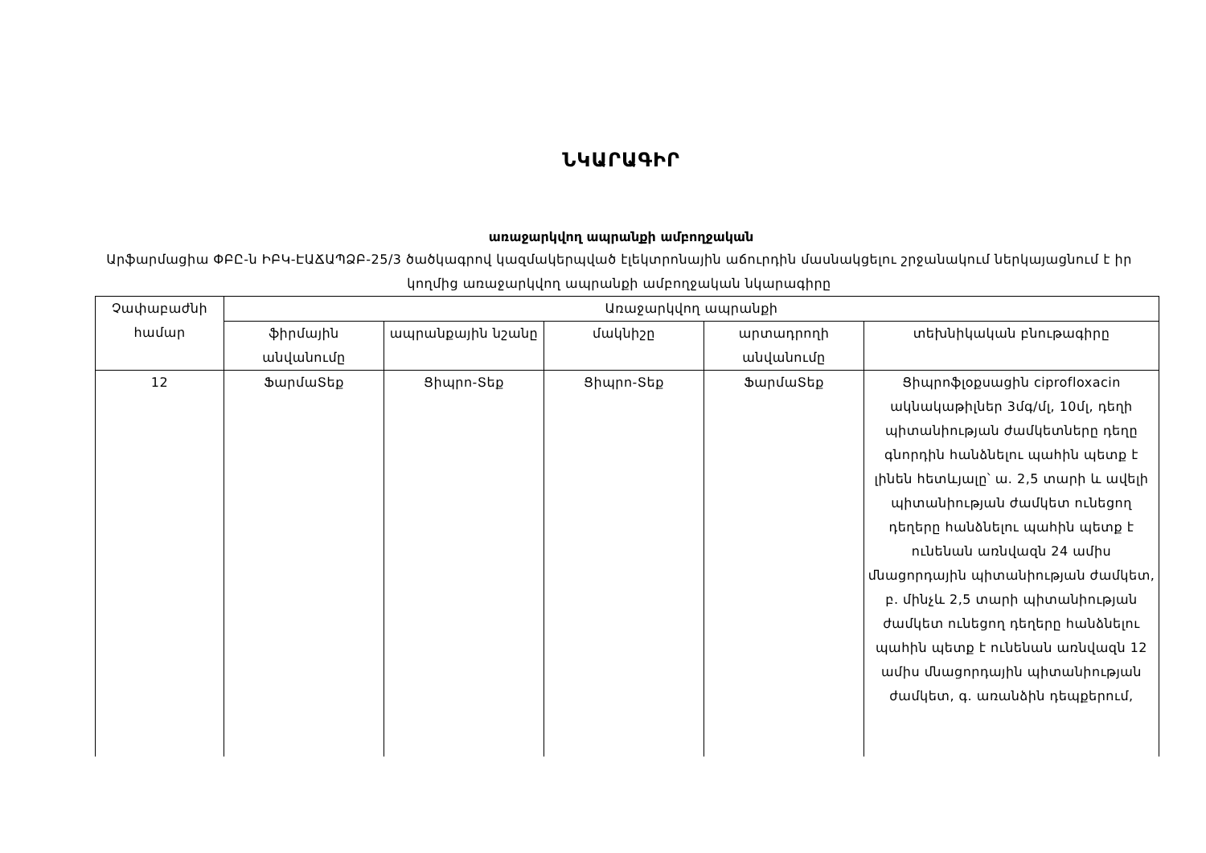ՆԿԱՐԱԳԻՐ
առաջարկվող ապրանքի ամբողջական
Արֆարմացիա ՓԲԸ-ն ԻԲԿ-ԷԱՃԱՊՁԲ-25/3 ծածկագրով կազմակերպված էլեկտրոնային աճուրդին մասնակցելու շրջանակում ներկայացնում է իր կողմից առաջարկվող ապրանքի ամբողջական նկարագիրը
| Չափաբաժնի համար | Առաջարկվող ապրանքի | | | | |
| --- | --- | --- | --- | --- | --- |
| | ֆիրմային անվանումը | ապրանքային նշանը | մակնիշը | արտադրողի անվանումը | տեխնիկական բնութագիրը |
| 12 | ՖարմաՏեք | Ցիպրո-Տեք | Ցիպրո-Տեք | ՖարմաՏեք | Ցիպրոֆլօքսացին ciprofloxacin ակնակաթիլներ 3մգ/մլ, 10մլ, դեղի պիտանիության ժամկետները դեղը գնորդին հանձնելու պահին պետք է լինեն հետևյալը՝ ա. 2,5 տարի և ավելի պիտանիության ժամկետ ունեցող դեղերը հանձնելու պահին պետք է ունենան առնվազն 24 ամիս մնացորդային պիտանիության ժամկետ, բ. մինչև 2,5 տարի պիտանիության ժամկետ ունեցող դեղերը հանձնելու պահին պետք է ունենան առնվազն 12 ամիս մնացորդային պիտանիության ժամկետ, գ. առանձին դեպքերում, |